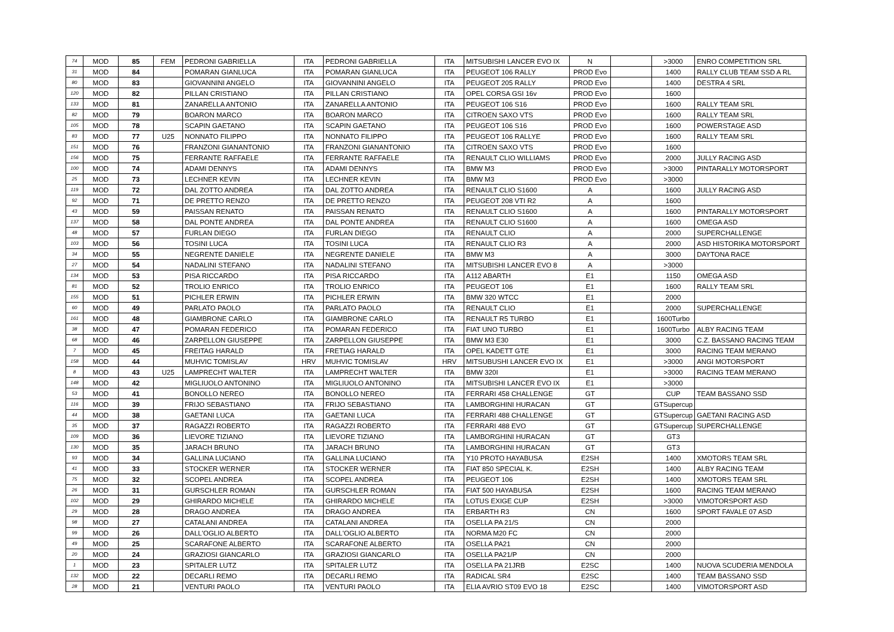| 74 | MOD | 85 | FEM | PEDRONI GABRIELLA | ITA | PEDRONI GABRIELLA | ITA | MITSUBISHI LANCER EVO IX | N | | >3000 | ENRO COMPETITION SRL |
| 31 | MOD | 84 | | POMARAN GIANLUCA | ITA | POMARAN GIANLUCA | ITA | PEUGEOT 106 RALLY | PROD Evo | | 1400 | RALLY CLUB TEAM SSD A RL |
| 80 | MOD | 83 | | GIOVANNINI ANGELO | ITA | GIOVANNINI ANGELO | ITA | PEUGEOT 205 RALLY | PROD Evo | | 1400 | DESTRA 4 SRL |
| 120 | MOD | 82 | | PILLAN CRISTIANO | ITA | PILLAN CRISTIANO | ITA | OPEL CORSA GSI 16v | PROD Evo | | 1600 | |
| 133 | MOD | 81 | | ZANARELLA ANTONIO | ITA | ZANARELLA ANTONIO | ITA | PEUGEOT 106 S16 | PROD Evo | | 1600 | RALLY TEAM SRL |
| 82 | MOD | 79 | | BOARON MARCO | ITA | BOARON MARCO | ITA | CITROEN SAXO VTS | PROD Evo | | 1600 | RALLY TEAM SRL |
| 105 | MOD | 78 | | SCAPIN GAETANO | ITA | SCAPIN GAETANO | ITA | PEUGEOT 106 S16 | PROD Evo | | 1600 | POWERSTAGE ASD |
| 83 | MOD | 77 | U25 | NONNATO FILIPPO | ITA | NONNATO FILIPPO | ITA | PEUGEOT 106 RALLYE | PROD Evo | | 1600 | RALLY TEAM SRL |
| 151 | MOD | 76 | | FRANZONI GIANANTONIO | ITA | FRANZONI GIANANTONIO | ITA | CITROEN SAXO VTS | PROD Evo | | 1600 | |
| 156 | MOD | 75 | | FERRANTE RAFFAELE | ITA | FERRANTE RAFFAELE | ITA | RENAULT CLIO WILLIAMS | PROD Evo | | 2000 | JULLY RACING ASD |
| 100 | MOD | 74 | | ADAMI DENNYS | ITA | ADAMI DENNYS | ITA | BMW M3 | PROD Evo | | >3000 | PINTARALLY MOTORSPORT |
| 25 | MOD | 73 | | LECHNER KEVIN | ITA | LECHNER KEVIN | ITA | BMW M3 | PROD Evo | | >3000 | |
| 119 | MOD | 72 | | DAL ZOTTO ANDREA | ITA | DAL ZOTTO ANDREA | ITA | RENAULT CLIO S1600 | A | | 1600 | JULLY RACING ASD |
| 92 | MOD | 71 | | DE PRETTO RENZO | ITA | DE PRETTO RENZO | ITA | PEUGEOT 208 VTI R2 | A | | 1600 | |
| 43 | MOD | 59 | | PAISSAN RENATO | ITA | PAISSAN RENATO | ITA | RENAULT CLIO S1600 | A | | 1600 | PINTARALLY MOTORSPORT |
| 137 | MOD | 58 | | DAL PONTE ANDREA | ITA | DAL PONTE ANDREA | ITA | RENAULT CLIO S1600 | A | | 1600 | OMEGA ASD |
| 48 | MOD | 57 | | FURLAN DIEGO | ITA | FURLAN DIEGO | ITA | RENAULT CLIO | A | | 2000 | SUPERCHALLENGE |
| 103 | MOD | 56 | | TOSINI LUCA | ITA | TOSINI LUCA | ITA | RENAULT CLIO R3 | A | | 2000 | ASD HISTORIKA MOTORSPORT |
| 34 | MOD | 55 | | NEGRENTE DANIELE | ITA | NEGRENTE DANIELE | ITA | BMW M3 | A | | 3000 | DAYTONA RACE |
| 27 | MOD | 54 | | NADALINI STEFANO | ITA | NADALINI STEFANO | ITA | MITSUBISHI LANCER EVO 8 | A | | >3000 | |
| 134 | MOD | 53 | | PISA RICCARDO | ITA | PISA RICCARDO | ITA | A112 ABARTH | E1 | | 1150 | OMEGA ASD |
| 81 | MOD | 52 | | TROLIO ENRICO | ITA | TROLIO ENRICO | ITA | PEUGEOT 106 | E1 | | 1600 | RALLY TEAM SRL |
| 155 | MOD | 51 | | PICHLER ERWIN | ITA | PICHLER ERWIN | ITA | BMW 320 WTCC | E1 | | 2000 | |
| 60 | MOD | 49 | | PARLATO PAOLO | ITA | PARLATO PAOLO | ITA | RENAULT CLIO | E1 | | 2000 | SUPERCHALLENGE |
| 161 | MOD | 48 | | GIAMBRONE CARLO | ITA | GIAMBRONE CARLO | ITA | RENAULT R5 TURBO | E1 | | 1600Turbo | |
| 38 | MOD | 47 | | POMARAN FEDERICO | ITA | POMARAN FEDERICO | ITA | FIAT UNO TURBO | E1 | | 1600Turbo | ALBY RACING TEAM |
| 68 | MOD | 46 | | ZARPELLON GIUSEPPE | ITA | ZARPELLON GIUSEPPE | ITA | BMW M3 E30 | E1 | | 3000 | C.Z. BASSANO RACING TEAM |
| 7 | MOD | 45 | | FREITAG HARALD | ITA | FRETIAG HARALD | ITA | OPEL KADETT GTE | E1 | | 3000 | RACING TEAM MERANO |
| 158 | MOD | 44 | | MUHVIC TOMISLAV | HRV | MUHVIC TOMISLAV | HRV | MITSUBUSHI LANCER EVO IX | E1 | | >3000 | ANGI MOTORSPORT |
| 8 | MOD | 43 | U25 | LAMPRECHT WALTER | ITA | LAMPRECHT WALTER | ITA | BMW 320I | E1 | | >3000 | RACING TEAM MERANO |
| 148 | MOD | 42 | | MIGLIUOLO ANTONINO | ITA | MIGLIUOLO ANTONINO | ITA | MITSUBISHI LANCER EVO IX | E1 | | >3000 | |
| 53 | MOD | 41 | | BONOLLO NEREO | ITA | BONOLLO NEREO | ITA | FERRARI 458 CHALLENGE | GT | | CUP | TEAM BASSANO SSD |
| 116 | MOD | 39 | | FRIJO SEBASTIANO | ITA | FRIJO SEBASTIANO | ITA | LAMBORGHINI HURACAN | GT | | GTSupercup | |
| 44 | MOD | 38 | | GAETANI LUCA | ITA | GAETANI LUCA | ITA | FERRARI 488 CHALLENGE | GT | | GTSupercup | GAETANI RACING ASD |
| 35 | MOD | 37 | | RAGAZZI ROBERTO | ITA | RAGAZZI ROBERTO | ITA | FERRARI 488 EVO | GT | | GTSupercup | SUPERCHALLENGE |
| 109 | MOD | 36 | | LIEVORE TIZIANO | ITA | LIEVORE TIZIANO | ITA | LAMBORGHINI HURACAN | GT | | GT3 | |
| 130 | MOD | 35 | | JARACH BRUNO | ITA | JARACH BRUNO | ITA | LAMBORGHINI HURACAN | GT | | GT3 | |
| 93 | MOD | 34 | | GALLINA LUCIANO | ITA | GALLINA LUCIANO | ITA | Y10 PROTO HAYABUSA | E2SH | | 1400 | XMOTORS TEAM SRL |
| 41 | MOD | 33 | | STOCKER WERNER | ITA | STOCKER WERNER | ITA | FIAT 850 SPECIAL K. | E2SH | | 1400 | ALBY RACING TEAM |
| 75 | MOD | 32 | | SCOPEL ANDREA | ITA | SCOPEL ANDREA | ITA | PEUGEOT 106 | E2SH | | 1400 | XMOTORS TEAM SRL |
| 26 | MOD | 31 | | GURSCHLER ROMAN | ITA | GURSCHLER ROMAN | ITA | FIAT 500 HAYABUSA | E2SH | | 1600 | RACING TEAM MERANO |
| 102 | MOD | 29 | | GHIRARDO MICHELE | ITA | GHIRARDO MICHELE | ITA | LOTUS EXIGE CUP | E2SH | | >3000 | VIMOTORSPORT ASD |
| 29 | MOD | 28 | | DRAGO ANDREA | ITA | DRAGO ANDREA | ITA | ERBARTH R3 | CN | | 1600 | SPORT FAVALE 07 ASD |
| 98 | MOD | 27 | | CATALANI ANDREA | ITA | CATALANI ANDREA | ITA | OSELLA PA 21/S | CN | | 2000 | |
| 99 | MOD | 26 | | DALL'OGLIO ALBERTO | ITA | DALL'OGLIO ALBERTO | ITA | NORMA M20 FC | CN | | 2000 | |
| 49 | MOD | 25 | | SCARAFONE ALBERTO | ITA | SCARAFONE ALBERTO | ITA | OSELLA PA21 | CN | | 2000 | |
| 20 | MOD | 24 | | GRAZIOSI GIANCARLO | ITA | GRAZIOSI GIANCARLO | ITA | OSELLA PA21/P | CN | | 2000 | |
| 1 | MOD | 23 | | SPITALER LUTZ | ITA | SPITALER LUTZ | ITA | OSELLA PA 21JRB | E2SC | | 1400 | NUOVA SCUDERIA MENDOLA |
| 132 | MOD | 22 | | DECARLI REMO | ITA | DECARLI REMO | ITA | RADICAL SR4 | E2SC | | 1400 | TEAM BASSANO SSD |
| 28 | MOD | 21 | | VENTURI PAOLO | ITA | VENTURI PAOLO | ITA | ELIA AVRIO ST09 EVO 18 | E2SC | | 1400 | VIMOTORSPORT ASD |